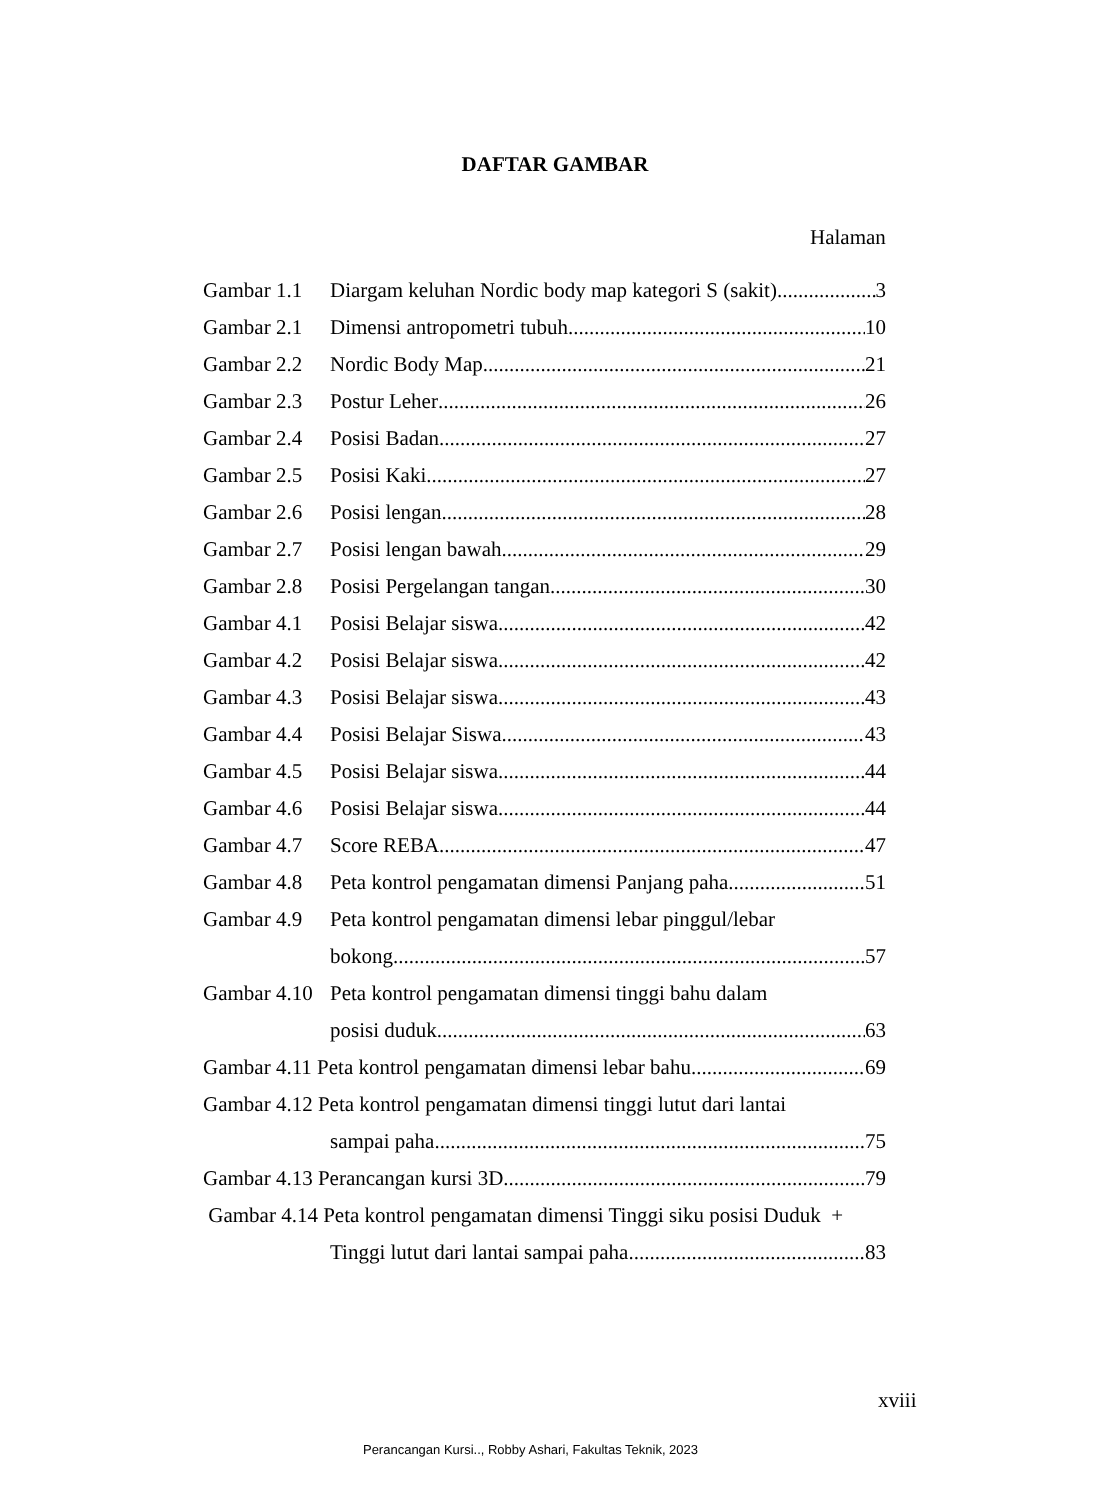DAFTAR GAMBAR
Halaman
Gambar 1.1 Diargam keluhan Nordic body map kategori S (sakit) 3
Gambar 2.1 Dimensi antropometri tubuh 10
Gambar 2.2 Nordic Body Map 21
Gambar 2.3 Postur Leher 26
Gambar 2.4 Posisi Badan 27
Gambar 2.5 Posisi Kaki 27
Gambar 2.6 Posisi lengan 28
Gambar 2.7 Posisi lengan bawah 29
Gambar 2.8 Posisi Pergelangan tangan 30
Gambar 4.1 Posisi Belajar siswa 42
Gambar 4.2 Posisi Belajar siswa 42
Gambar 4.3 Posisi Belajar siswa 43
Gambar 4.4 Posisi Belajar Siswa 43
Gambar 4.5 Posisi Belajar siswa 44
Gambar 4.6 Posisi Belajar siswa 44
Gambar 4.7 Score REBA 47
Gambar 4.8 Peta kontrol pengamatan dimensi Panjang paha 51
Gambar 4.9 Peta kontrol pengamatan dimensi lebar pinggul/lebar
bokong 57
Gambar 4.10 Peta kontrol pengamatan dimensi tinggi bahu dalam
posisi duduk 63
Gambar 4.11 Peta kontrol pengamatan dimensi lebar bahu 69
Gambar 4.12 Peta kontrol pengamatan dimensi tinggi lutut dari lantai
sampai paha 75
Gambar 4.13 Perancangan kursi 3D 79
Gambar 4.14 Peta kontrol pengamatan dimensi Tinggi siku posisi Duduk +
Tinggi lutut dari lantai sampai paha 83
xviii
Perancangan Kursi.., Robby Ashari, Fakultas Teknik, 2023